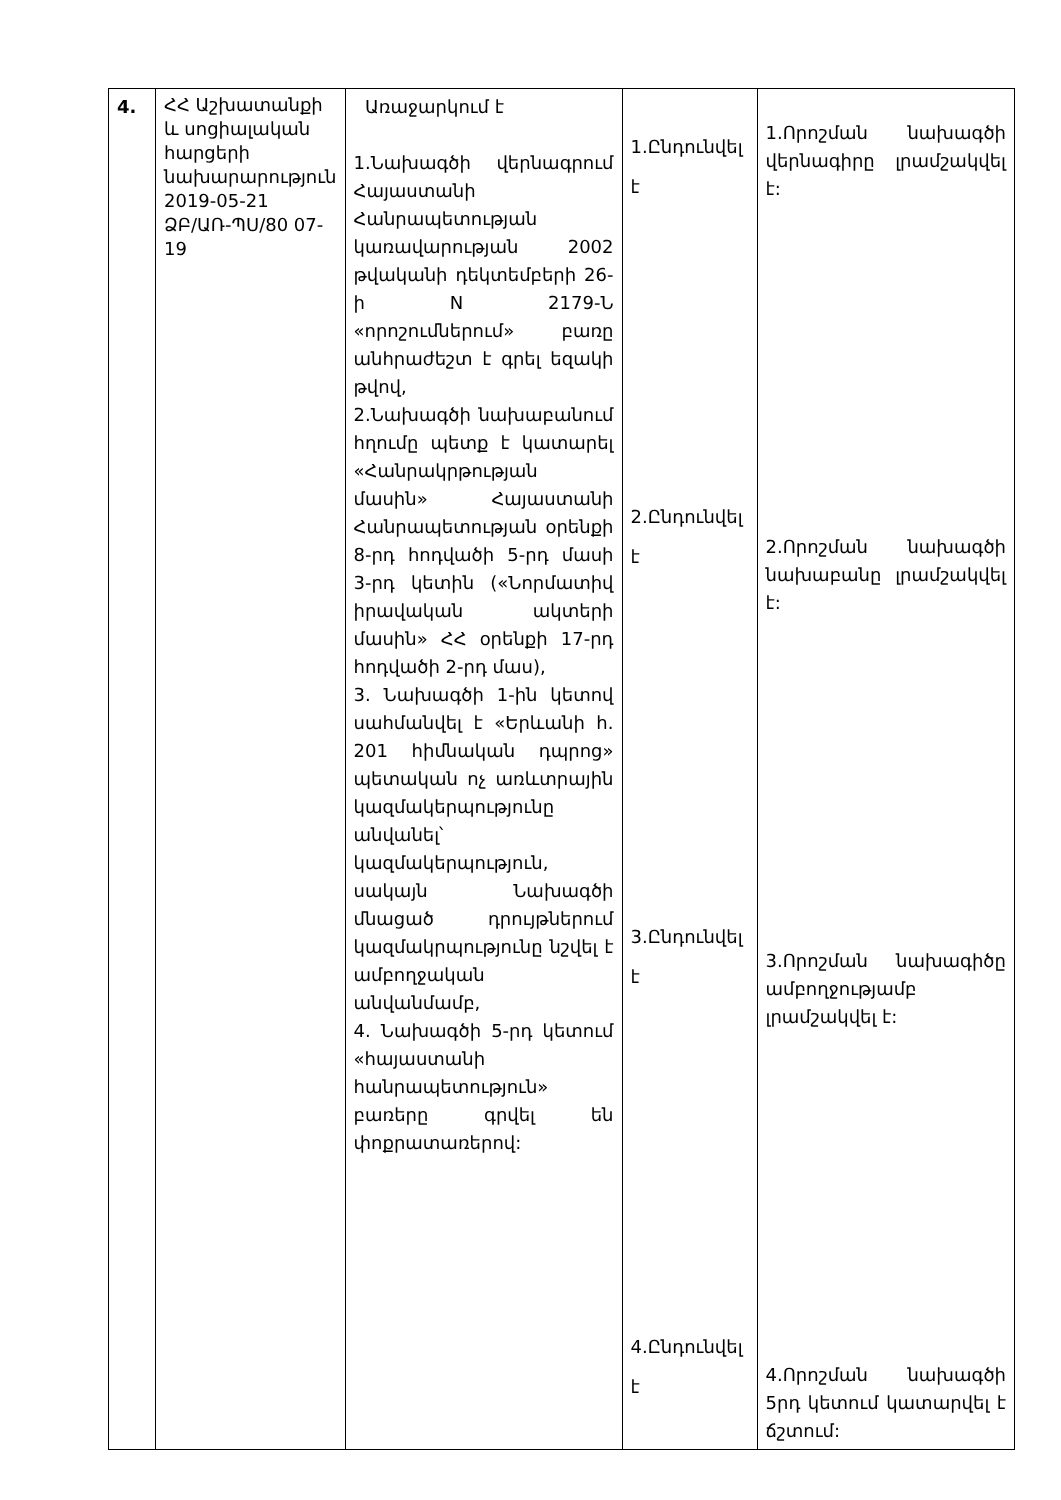| 4. | ՀՀ Աշխատանքի և սոցիալական հարցերի նախարարություն 2019-05-21 ՁԲ/ԱՌ-ՊՍ/80 07-19 | Առաջարկում է 1.Նախագծի վերնագրում Հայաստանի Հանրապետության կառավարության 2002 թվականի դեկտեմբերի 26-ի N 2179-Ն «որոշումներում» բառը անհրաժեշտ է գրել եզակի թվով, 2.Նախագծի նախաբանում հղումը պետք է կատարել «Հանրակրթության մասին» Հայաստանի Հանրապետության օրենքի 8-րդ հոդվածի 5-րդ մասի 3-րդ կետին («Նորմատիվ իրավական ակտերի մասին» ՀՀ օրենքի 17-րդ հոդվածի 2-րդ մաս), 3. Նախագծի 1-ին կետով սահմանվել է «Երևանի հ. 201 հիմնական դպրոց» պետական ոչ առևտրային կազմակերպությունը անվանել՝ կազմակերպություն, սակայն Նախագծի մնացած դրույթներում կազմակրպությունը նշվել է ամբողջական անվանմամբ, 4. Նախագծի 5-րդ կետում «հայաստանի հանրապետություն» բառերը գրվել են փոքրատառերով: | 1.Ընդունվել է 2.Ընդունվել է 3.Ընդունվել է 4.Ընդունվել է | 1.Որոշման նախագծի վերնագիրը լրամշակվել է: 2.Որոշման նախագծի նախաբանը լրամշակվել է: 3.Որոշման նախագիծը ամբողջությամբ լրամշակվել է: 4.Որոշման նախագծի 5րդ կետում կատարվել է ճշտում: |